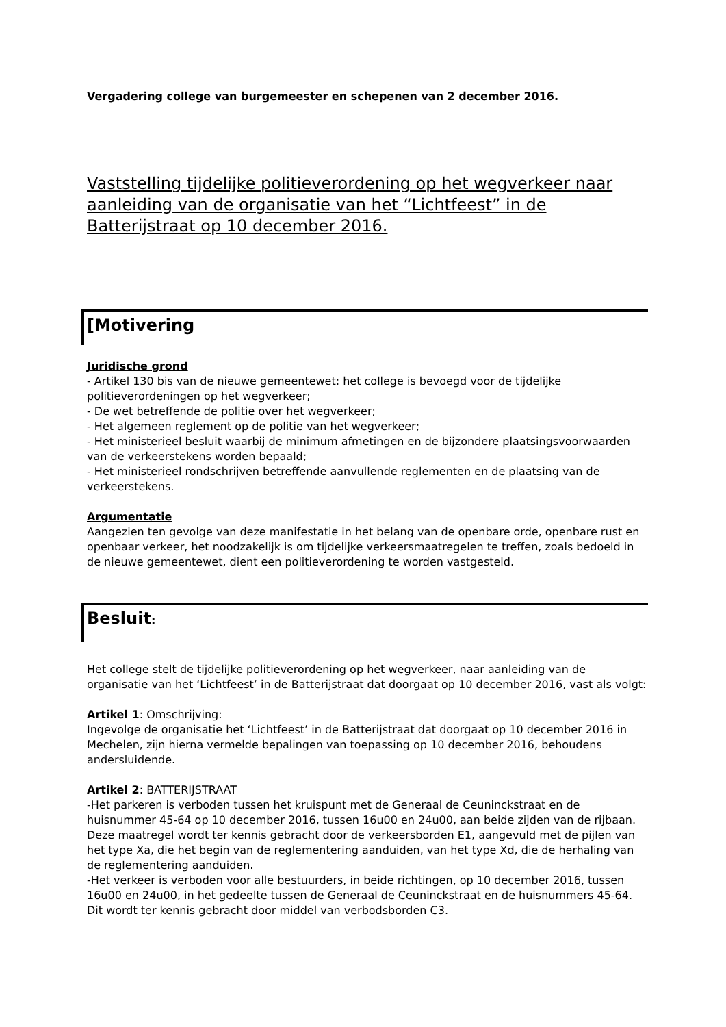Vergadering college van burgemeester en schepenen van 2 december 2016.
Vaststelling tijdelijke politieverordening op het wegverkeer naar aanleiding van de organisatie van het “Lichtfeest” in de Batterijstraat op 10 december 2016.
[Motivering
Juridische grond
- Artikel 130 bis van de nieuwe gemeentewet: het college is bevoegd voor de tijdelijke politieverordeningen op het wegverkeer;
- De wet betreffende de politie over het wegverkeer;
- Het algemeen reglement op de politie van het wegverkeer;
- Het ministerieel besluit waarbij de minimum afmetingen en de bijzondere plaatsingsvoorwaarden van de verkeerstekens worden bepaald;
- Het ministerieel rondschrijven betreffende aanvullende reglementen en de plaatsing van de verkeerstekens.
Argumentatie
Aangezien ten gevolge van deze manifestatie in het belang van de openbare orde, openbare rust en openbaar verkeer, het noodzakelijk is om tijdelijke verkeersmaatregelen te treffen, zoals bedoeld in de nieuwe gemeentewet, dient een politieverordening te worden vastgesteld.
Besluit:
Het college stelt de tijdelijke politieverordening op het wegverkeer, naar aanleiding van de organisatie van het ‘Lichtfeest’ in de Batterijstraat dat doorgaat op 10 december 2016, vast als volgt:
Artikel 1: Omschrijving:
Ingevolge de organisatie het ‘Lichtfeest’ in de Batterijstraat dat doorgaat op 10 december 2016 in Mechelen, zijn hierna vermelde bepalingen van toepassing op 10 december 2016, behoudens andersluidende.
Artikel 2: BATTERIJSTRAAT
-Het parkeren is verboden tussen het kruispunt met de Generaal de Ceuninckstraat en de huisnummer 45-64 op 10 december 2016, tussen 16u00 en 24u00, aan beide zijden van de rijbaan. Deze maatregel wordt ter kennis gebracht door de verkeersborden E1, aangevuld met de pijlen van het type Xa, die het begin van de reglementering aanduiden, van het type Xd, die de herhaling van de reglementering aanduiden.
-Het verkeer is verboden voor alle bestuurders, in beide richtingen, op 10 december 2016, tussen 16u00 en 24u00, in het gedeelte tussen de Generaal de Ceuninckstraat en de huisnummers 45-64. Dit wordt ter kennis gebracht door middel van verbodsborden C3.